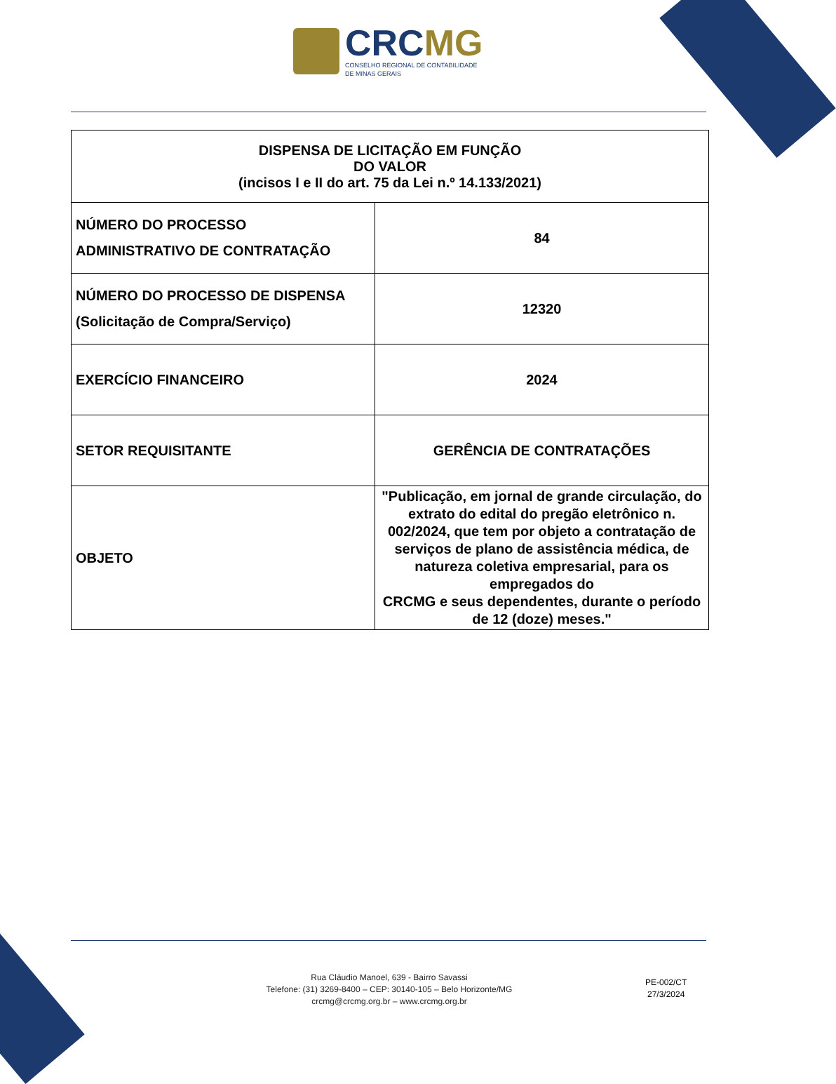CRCMG
CONSELHO REGIONAL DE CONTABILIDADE
DE MINAS GERAIS
| DISPENSA DE LICITAÇÃO EM FUNÇÃO DO VALOR (incisos I e II do art. 75 da Lei n.º 14.133/2021) | |
| --- | --- |
| NÚMERO DO PROCESSO ADMINISTRATIVO DE CONTRATAÇÃO | 84 |
| NÚMERO DO PROCESSO DE DISPENSA (Solicitação de Compra/Serviço) | 12320 |
| EXERCÍCIO FINANCEIRO | 2024 |
| SETOR REQUISITANTE | GERÊNCIA DE CONTRATAÇÕES |
| OBJETO | "Publicação, em jornal de grande circulação, do extrato do edital do pregão eletrônico n. 002/2024, que tem por objeto a contratação de serviços de plano de assistência médica, de natureza coletiva empresarial, para os empregados do CRCMG e seus dependentes, durante o período de 12 (doze) meses." |
Rua Cláudio Manoel, 639 - Bairro Savassi
Telefone: (31) 3269-8400 – CEP: 30140-105 – Belo Horizonte/MG
crcmg@crcmg.org.br – www.crcmg.org.br
PE-002/CT
27/3/2024